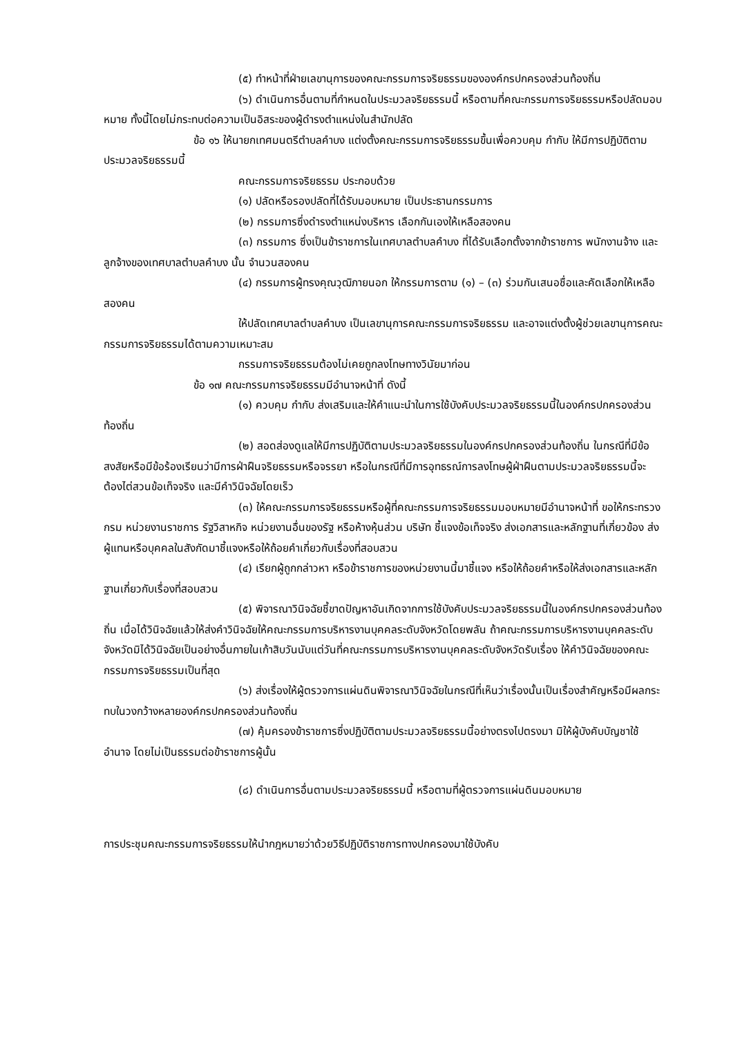(๕) ทำหน้าที่ฝ่ายเลขานุการของคณะกรรมการจริยธรรมขององค์กรปกครองส่วนท้องถิ่น
(๖) ดำเนินการอื่นตามที่กำหนดในประมวลจริยธรรมนี้ หรือตามที่คณะกรรมการจริยธรรมหรือปลัดมอบหมาย ทั้งนี้โดยไม่กระทบต่อความเป็นอิสระของผู้ดำรงตำแหน่งในสำนักปลัด
ข้อ ๑๖ ให้นายกเทศมนตรีตำบลคำบง แต่งตั้งคณะกรรมการจริยธรรมขึ้นเพื่อควบคุม กำกับ ให้มีการปฏิบัติตามประมวลจริยธรรมนี้
คณะกรรมการจริยธรรม ประกอบด้วย
(๑) ปลัดหรือรองปลัดที่ได้รับมอบหมาย เป็นประธานกรรมการ
(๒) กรรมการซึ่งดำรงตำแหน่งบริหาร เลือกกันเองให้เหลือสองคน
(๓) กรรมการ ซึ่งเป็นข้าราชการในเทศบาลตำบลคำบง ที่ได้รับเลือกตั้งจากข้าราชการ พนักงานจ้าง และลูกจ้างของเทศบาลตำบลคำบง นั้น จำนวนสองคน
(๔) กรรมการผู้ทรงคุณวุฒิภายนอก ให้กรรมการตาม (๑) – (๓) ร่วมกันเสนอชื่อและคัดเลือกให้เหลือสองคน
ให้ปลัดเทศบาลตำบลคำบง เป็นเลขานุการคณะกรรมการจริยธรรม และอาจแต่งตั้งผู้ช่วยเลขานุการคณะกรรมการจริยธรรมได้ตามความเหมาะสม
กรรมการจริยธรรมต้องไม่เคยถูกลงโทษทางวินัยมาก่อน
ข้อ ๑๗ คณะกรรมการจริยธรรมมีอำนาจหน้าที่ ดังนี้
(๑) ควบคุม กำกับ ส่งเสริมและให้คำแนะนำในการใช้บังคับประมวลจริยธรรมนี้ในองค์กรปกครองส่วนท้องถิ่น
(๒) สอดส่องดูแลให้มีการปฏิบัติตามประมวลจริยธรรมในองค์กรปกครองส่วนท้องถิ่น ในกรณีที่มีข้อสงสัยหรือมีข้อร้องเรียนว่ามีการฝ่าฝืนจริยธรรมหรือจรรยา หรือในกรณีที่มีการอุทธรณ์การลงโทษผู้ฝ่าฝืนตามประมวลจริยธรรมนี้จะต้องไต่สวนข้อเท็จจริง และมีคำวินิจฉัยโดยเร็ว
(๓) ให้คณะกรรมการจริยธรรมหรือผู้ที่คณะกรรมการจริยธรรมมอบหมายมีอำนาจหน้าที่ ขอให้กระทรวง กรม หน่วยงานราชการ รัฐวิสาหกิจ หน่วยงานอื่นของรัฐ หรือห้างหุ้นส่วน บริษัท ชี้แจงข้อเท็จจริง ส่งเอกสารและหลักฐานที่เกี่ยวข้อง ส่งผู้แทนหรือบุคคลในสังกัดมาชี้แจงหรือให้ถ้อยคำเกี่ยวกับเรื่องที่สอบสวน
(๔) เรียกผู้ถูกกล่าวหา หรือข้าราชการของหน่วยงานนี้มาชี้แจง หรือให้ถ้อยคำหรือให้ส่งเอกสารและหลักฐานเกี่ยวกับเรื่องที่สอบสวน
(๕) พิจารณาวินิจฉัยชี้ขาดปัญหาอันเกิดจากการใช้บังคับประมวลจริยธรรมนี้ในองค์กรปกครองส่วนท้องถิ่น เมื่อได้วินิจฉัยแล้วให้ส่งคำวินิจฉัยให้คณะกรรมการบริหารงานบุคคลระดับจังหวัดโดยพลัน ถ้าคณะกรรมการบริหารงานบุคคลระดับจังหวัดมิได้วินิจฉัยเป็นอย่างอื่นภายในเก้าสิบวันนับแต่วันที่คณะกรรมการบริหารงานบุคคลระดับจังหวัดรับเรื่อง ให้คำวินิจฉัยของคณะกรรมการจริยธรรมเป็นที่สุด
(๖) ส่งเรื่องให้ผู้ตรวจการแผ่นดินพิจารณาวินิจฉัยในกรณีที่เห็นว่าเรื่องนั้นเป็นเรื่องสำคัญหรือมีผลกระทบในวงกว้างหลายองค์กรปกครองส่วนท้องถิ่น
(๗) คุ้มครองข้าราชการซึ่งปฏิบัติตามประมวลจริยธรรมนี้อย่างตรงไปตรงมา มิให้ผู้บังคับบัญชาใช้อำนาจ โดยไม่เป็นธรรมต่อข้าราชการผู้นั้น
(๘) ดำเนินการอื่นตามประมวลจริยธรรมนี้ หรือตามที่ผู้ตรวจการแผ่นดินมอบหมาย
การประชุมคณะกรรมการจริยธรรมให้นำกฎหมายว่าด้วยวิธีปฏิบัติราชการทางปกครองมาใช้บังคับ